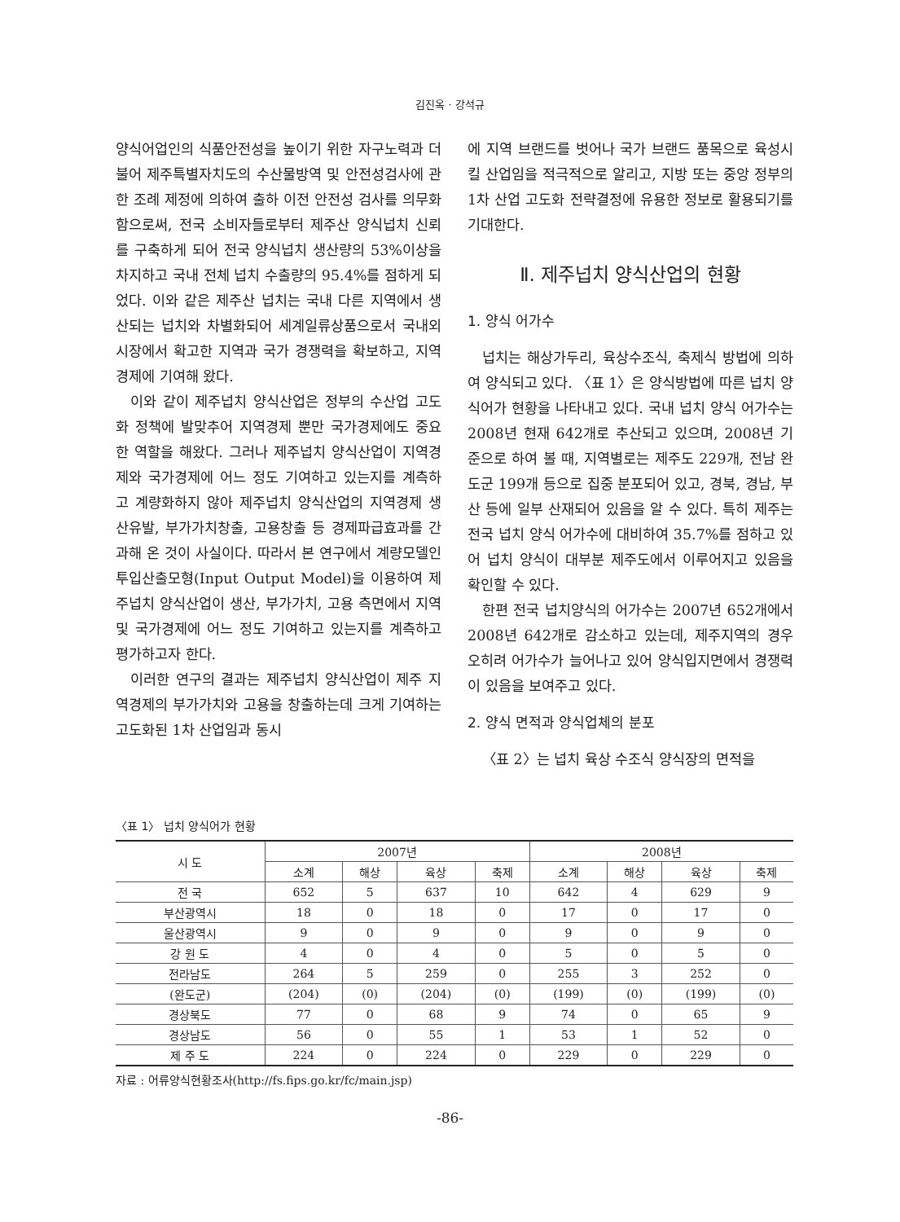김진옥 · 강석규
양식어업인의 식품안전성을 높이기 위한 자구노력과 더불어 제주특별자치도의 수산물방역 및 안전성검사에 관한 조례 제정에 의하여 출하 이전 안전성 검사를 의무화함으로써, 전국 소비자들로부터 제주산 양식넙치 신뢰를 구축하게 되어 전국 양식넙치 생산량의 53%이상을 차지하고 국내 전체 넙치 수출량의 95.4%를 점하게 되었다. 이와 같은 제주산 넙치는 국내 다른 지역에서 생산되는 넙치와 차별화되어 세계일류상품으로서 국내외 시장에서 확고한 지역과 국가 경쟁력을 확보하고, 지역경제에 기여해 왔다.
이와 같이 제주넙치 양식산업은 정부의 수산업 고도화 정책에 발맞추어 지역경제 뿐만 국가경제에도 중요한 역할을 해왔다. 그러나 제주넙치 양식산업이 지역경제와 국가경제에 어느 정도 기여하고 있는지를 계측하고 계량화하지 않아 제주넙치 양식산업의 지역경제 생산유발, 부가가치창출, 고용창출 등 경제파급효과를 간과해 온 것이 사실이다. 따라서 본 연구에서 계량모델인 투입산출모형(Input Output Model)을 이용하여 제주넙치 양식산업이 생산, 부가가치, 고용 측면에서 지역 및 국가경제에 어느 정도 기여하고 있는지를 계측하고 평가하고자 한다.
이러한 연구의 결과는 제주넙치 양식산업이 제주 지역경제의 부가가치와 고용을 창출하는데 크게 기여하는 고도화된 1차 산업임과 동시
에 지역 브랜드를 벗어나 국가 브랜드 품목으로 육성시킬 산업임을 적극적으로 알리고, 지방 또는 중앙 정부의 1차 산업 고도화 전략결정에 유용한 정보로 활용되기를 기대한다.
Ⅱ. 제주넙치 양식산업의 현황
1. 양식 어가수
넙치는 해상가두리, 육상수조식, 축제식 방법에 의하여 양식되고 있다. 〈표 1〉은 양식방법에 따른 넙치 양식어가 현황을 나타내고 있다. 국내 넙치 양식 어가수는 2008년 현재 642개로 추산되고 있으며, 2008년 기준으로 하여 볼 때, 지역별로는 제주도 229개, 전남 완도군 199개 등으로 집중 분포되어 있고, 경북, 경남, 부산 등에 일부 산재되어 있음을 알 수 있다. 특히 제주는 전국 넙치 양식 어가수에 대비하여 35.7%를 점하고 있어 넙치 양식이 대부분 제주도에서 이루어지고 있음을 확인할 수 있다.
한편 전국 넙치양식의 어가수는 2007년 652개에서 2008년 642개로 감소하고 있는데, 제주지역의 경우 오히려 어가수가 늘어나고 있어 양식입지면에서 경쟁력이 있음을 보여주고 있다.
2. 양식 면적과 양식업체의 분포
〈표 2〉는 넙치 육상 수조식 양식장의 면적을
〈표 1〉 넙치 양식어가 현황
| 시 도 | 2007년 | | | | 2008년 | | | |
| --- | --- | --- | --- | --- | --- | --- | --- | --- |
| | 소계 | 해상 | 육상 | 축제 | 소계 | 해상 | 육상 | 축제 |
| 전 국 | 652 | 5 | 637 | 10 | 642 | 4 | 629 | 9 |
| 부산광역시 | 18 | 0 | 18 | 0 | 17 | 0 | 17 | 0 |
| 울산광역시 | 9 | 0 | 9 | 0 | 9 | 0 | 9 | 0 |
| 강 원 도 | 4 | 0 | 4 | 0 | 5 | 0 | 5 | 0 |
| 전라남도 | 264 | 5 | 259 | 0 | 255 | 3 | 252 | 0 |
| (완도군) | (204) | (0) | (204) | (0) | (199) | (0) | (199) | (0) |
| 경상북도 | 77 | 0 | 68 | 9 | 74 | 0 | 65 | 9 |
| 경상남도 | 56 | 0 | 55 | 1 | 53 | 1 | 52 | 0 |
| 제 주 도 | 224 | 0 | 224 | 0 | 229 | 0 | 229 | 0 |
자료 : 어류양식현황조사(http://fs.fips.go.kr/fc/main.jsp)
-86-